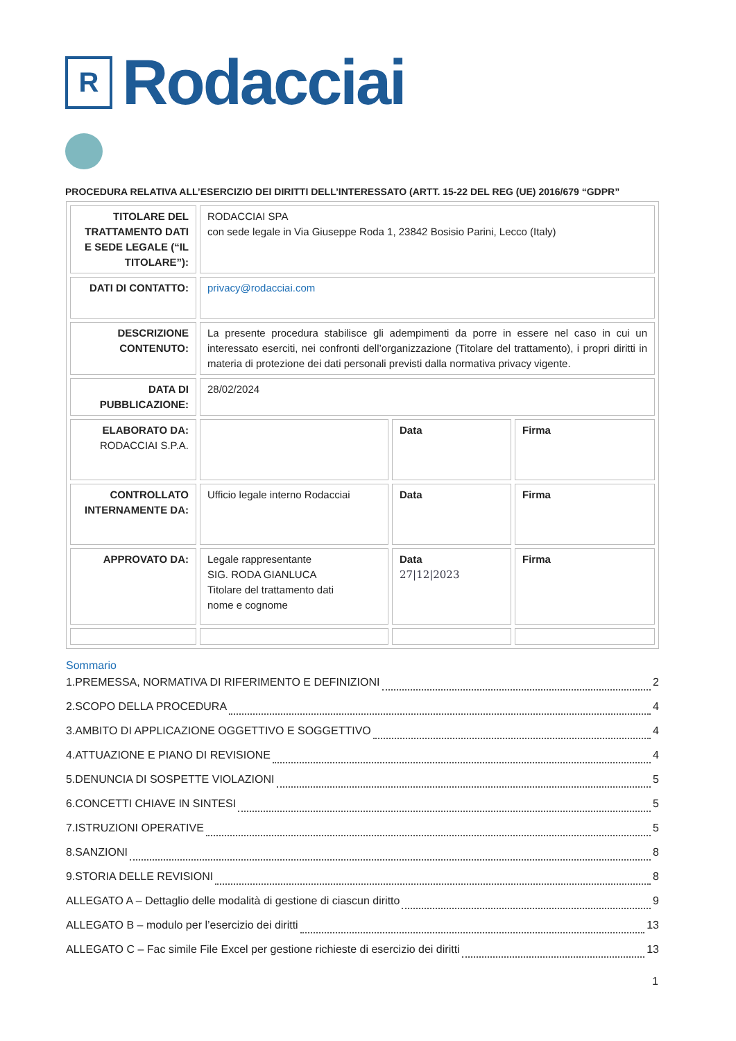R
Rodacciai
PROCEDURA RELATIVA ALL’ESERCIZIO DEI DIRITTI DELL’INTERESSATO (ARTT. 15-22 DEL REG (UE) 2016/679 “GDPR”
| TITOLARE DEL TRATTAMENTO DATI E SEDE LEGALE (“IL TITOLARE”): | RODACCIAI SPA con sede legale in Via Giuseppe Roda 1, 23842 Bosisio Parini, Lecco (Italy) | | |
| DATI DI CONTATTO: | privacy@rodacciai.com | | |
| DESCRIZIONE CONTENUTO: | La presente procedura stabilisce gli adempimenti da porre in essere nel caso in cui un interessato eserciti, nei confronti dell’organizzazione (Titolare del trattamento), i propri diritti in materia di protezione dei dati personali previsti dalla normativa privacy vigente. | | |
| DATA DI PUBBLICAZIONE: | 28/02/2024 | | |
| ELABORATO DA: RODACCIAI S.P.A. | | Data | Firma |
| CONTROLLATO INTERNAMENTE DA: | Ufficio legale interno Rodacciai | Data | Firma |
| APPROVATO DA: | Legale rappresentante SIG. RODA GIANLUCA Titolare del trattamento dati nome e cognome | Data 27/12/2023 | Firma |
Sommario
1.PREMESSA, NORMATIVA DI RIFERIMENTO E DEFINIZIONI 2
2.SCOPO DELLA PROCEDURA 4
3.AMBITO DI APPLICAZIONE OGGETTIVO E SOGGETTIVO 4
4.ATTUAZIONE E PIANO DI REVISIONE 4
5.DENUNCIA DI SOSPETTE VIOLAZIONI 5
6.CONCETTI CHIAVE IN SINTESI 5
7.ISTRUZIONI OPERATIVE 5
8.SANZIONI 8
9.STORIA DELLE REVISIONI 8
ALLEGATO A – Dettaglio delle modalità di gestione di ciascun diritto 9
ALLEGATO B – modulo per l’esercizio dei diritti 13
ALLEGATO C – Fac simile File Excel per gestione richieste di esercizio dei diritti 13
1